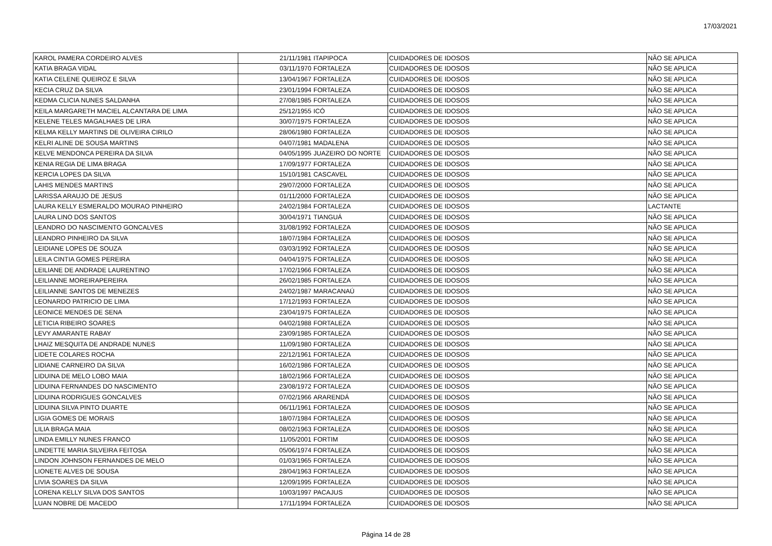17/03/2021
| KAROL PAMERA CORDEIRO ALVES | 21/11/1981 | ITAPIPOCA | CUIDADORES DE IDOSOS | NÃO SE APLICA |
| KATIA BRAGA VIDAL | 03/11/1970 | FORTALEZA | CUIDADORES DE IDOSOS | NÃO SE APLICA |
| KATIA CELENE QUEIROZ E SILVA | 13/04/1967 | FORTALEZA | CUIDADORES DE IDOSOS | NÃO SE APLICA |
| KECIA CRUZ DA SILVA | 23/01/1994 | FORTALEZA | CUIDADORES DE IDOSOS | NÃO SE APLICA |
| KEDMA CLICIA NUNES SALDANHA | 27/08/1985 | FORTALEZA | CUIDADORES DE IDOSOS | NÃO SE APLICA |
| KEILA MARGARETH MACIEL ALCANTARA DE LIMA | 25/12/1955 | ICÓ | CUIDADORES DE IDOSOS | NÃO SE APLICA |
| KELENE TELES MAGALHAES DE LIRA | 30/07/1975 | FORTALEZA | CUIDADORES DE IDOSOS | NÃO SE APLICA |
| KELMA KELLY MARTINS DE OLIVEIRA CIRILO | 28/06/1980 | FORTALEZA | CUIDADORES DE IDOSOS | NÃO SE APLICA |
| KELRI ALINE DE SOUSA MARTINS | 04/07/1981 | MADALENA | CUIDADORES DE IDOSOS | NÃO SE APLICA |
| KELVE MENDONCA PEREIRA DA SILVA | 04/05/1995 | JUAZEIRO DO NORTE | CUIDADORES DE IDOSOS | NÃO SE APLICA |
| KENIA REGIA DE LIMA BRAGA | 17/09/1977 | FORTALEZA | CUIDADORES DE IDOSOS | NÃO SE APLICA |
| KERCIA LOPES DA SILVA | 15/10/1981 | CASCAVEL | CUIDADORES DE IDOSOS | NÃO SE APLICA |
| LAHIS MENDES MARTINS | 29/07/2000 | FORTALEZA | CUIDADORES DE IDOSOS | NÃO SE APLICA |
| LARISSA ARAUJO DE JESUS | 01/11/2000 | FORTALEZA | CUIDADORES DE IDOSOS | NÃO SE APLICA |
| LAURA KELLY ESMERALDO MOURAO PINHEIRO | 24/02/1984 | FORTALEZA | CUIDADORES DE IDOSOS | LACTANTE |
| LAURA LINO DOS SANTOS | 30/04/1971 | TIANGUÁ | CUIDADORES DE IDOSOS | NÃO SE APLICA |
| LEANDRO DO NASCIMENTO GONCALVES | 31/08/1992 | FORTALEZA | CUIDADORES DE IDOSOS | NÃO SE APLICA |
| LEANDRO PINHEIRO DA SILVA | 18/07/1984 | FORTALEZA | CUIDADORES DE IDOSOS | NÃO SE APLICA |
| LEIDIANE LOPES DE SOUZA | 03/03/1992 | FORTALEZA | CUIDADORES DE IDOSOS | NÃO SE APLICA |
| LEILA CINTIA GOMES PEREIRA | 04/04/1975 | FORTALEZA | CUIDADORES DE IDOSOS | NÃO SE APLICA |
| LEILIANE DE ANDRADE LAURENTINO | 17/02/1966 | FORTALEZA | CUIDADORES DE IDOSOS | NÃO SE APLICA |
| LEILIANNE MOREIRAPEREIRA | 26/02/1985 | FORTALEZA | CUIDADORES DE IDOSOS | NÃO SE APLICA |
| LEILIANNE SANTOS DE MENEZES | 24/02/1987 | MARACANAÚ | CUIDADORES DE IDOSOS | NÃO SE APLICA |
| LEONARDO PATRICIO DE LIMA | 17/12/1993 | FORTALEZA | CUIDADORES DE IDOSOS | NÃO SE APLICA |
| LEONICE MENDES DE SENA | 23/04/1975 | FORTALEZA | CUIDADORES DE IDOSOS | NÃO SE APLICA |
| LETICIA RIBEIRO SOARES | 04/02/1988 | FORTALEZA | CUIDADORES DE IDOSOS | NÃO SE APLICA |
| LEVY AMARANTE RABAY | 23/09/1985 | FORTALEZA | CUIDADORES DE IDOSOS | NÃO SE APLICA |
| LHAIZ MESQUITA DE ANDRADE NUNES | 11/09/1980 | FORTALEZA | CUIDADORES DE IDOSOS | NÃO SE APLICA |
| LIDETE COLARES ROCHA | 22/12/1961 | FORTALEZA | CUIDADORES DE IDOSOS | NÃO SE APLICA |
| LIDIANE CARNEIRO DA SILVA | 16/02/1986 | FORTALEZA | CUIDADORES DE IDOSOS | NÃO SE APLICA |
| LIDUINA DE MELO LOBO MAIA | 18/02/1966 | FORTALEZA | CUIDADORES DE IDOSOS | NÃO SE APLICA |
| LIDUINA FERNANDES DO NASCIMENTO | 23/08/1972 | FORTALEZA | CUIDADORES DE IDOSOS | NÃO SE APLICA |
| LIDUINA RODRIGUES GONCALVES | 07/02/1966 | ARARENDÁ | CUIDADORES DE IDOSOS | NÃO SE APLICA |
| LIDUINA SILVA PINTO DUARTE | 06/11/1961 | FORTALEZA | CUIDADORES DE IDOSOS | NÃO SE APLICA |
| LIGIA GOMES DE MORAIS | 18/07/1984 | FORTALEZA | CUIDADORES DE IDOSOS | NÃO SE APLICA |
| LILIA BRAGA MAIA | 08/02/1963 | FORTALEZA | CUIDADORES DE IDOSOS | NÃO SE APLICA |
| LINDA EMILLY NUNES FRANCO | 11/05/2001 | FORTIM | CUIDADORES DE IDOSOS | NÃO SE APLICA |
| LINDETTE MARIA SILVEIRA FEITOSA | 05/06/1974 | FORTALEZA | CUIDADORES DE IDOSOS | NÃO SE APLICA |
| LINDON JOHNSON FERNANDES DE MELO | 01/03/1965 | FORTALEZA | CUIDADORES DE IDOSOS | NÃO SE APLICA |
| LIONETE ALVES DE SOUSA | 28/04/1963 | FORTALEZA | CUIDADORES DE IDOSOS | NÃO SE APLICA |
| LIVIA SOARES DA SILVA | 12/09/1995 | FORTALEZA | CUIDADORES DE IDOSOS | NÃO SE APLICA |
| LORENA KELLY SILVA DOS SANTOS | 10/03/1997 | PACAJUS | CUIDADORES DE IDOSOS | NÃO SE APLICA |
| LUAN NOBRE DE MACEDO | 17/11/1994 | FORTALEZA | CUIDADORES DE IDOSOS | NÃO SE APLICA |
Página 14 de 28